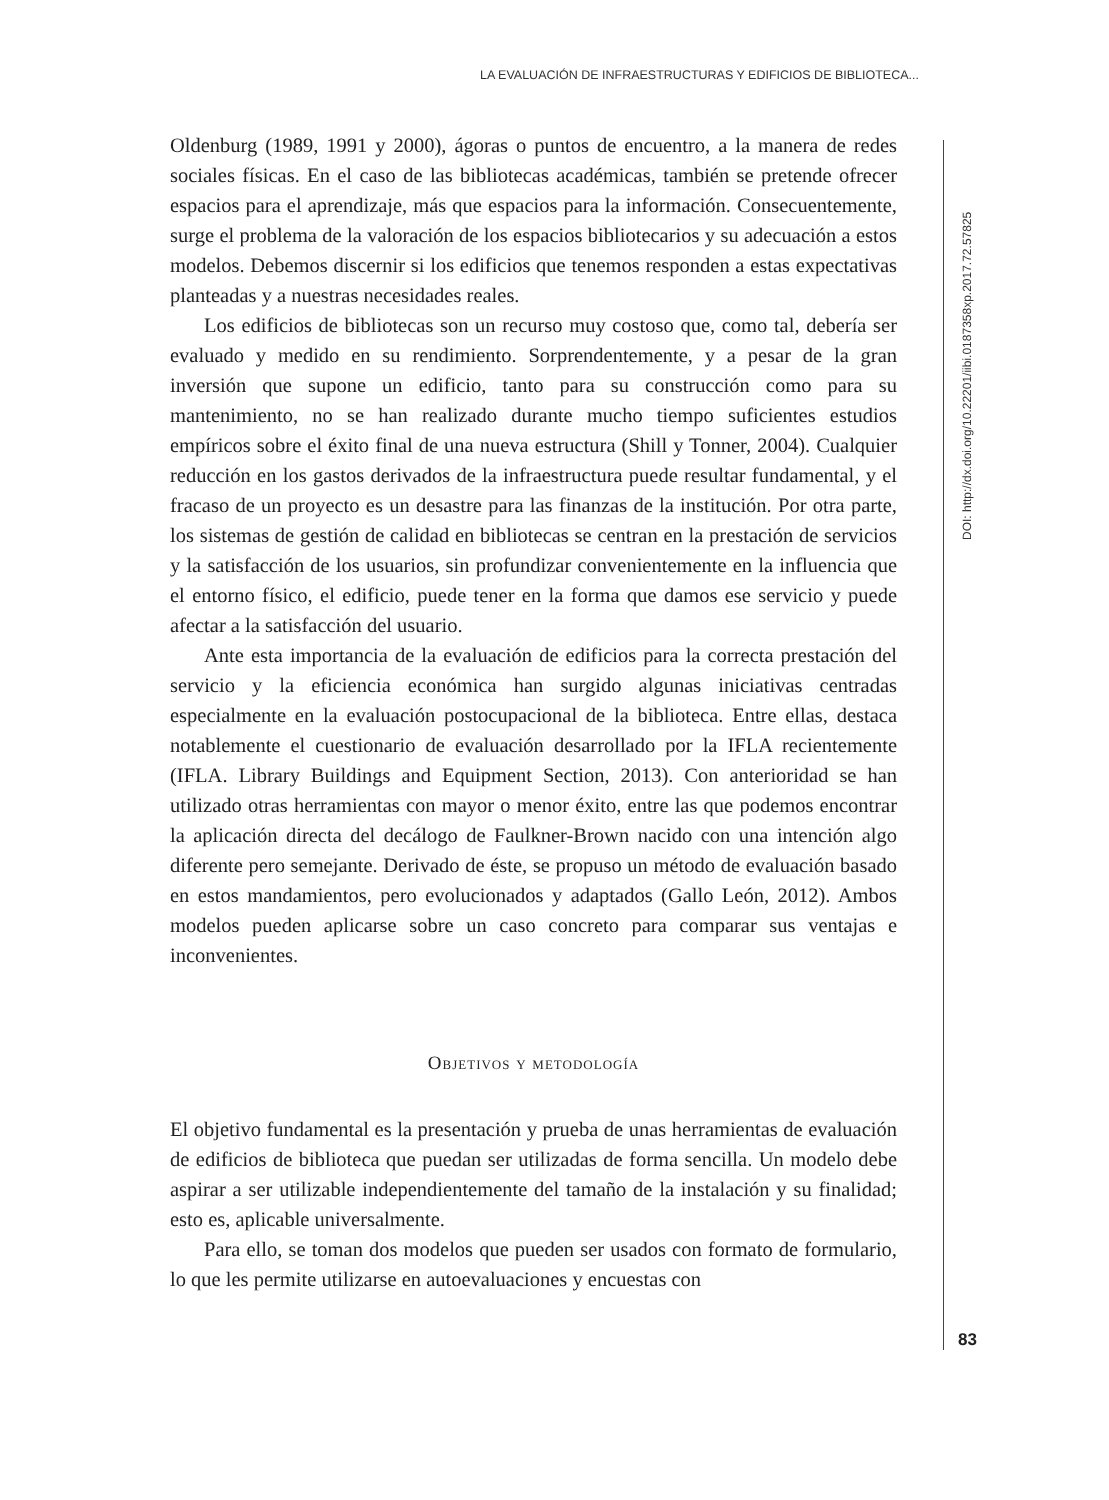LA EVALUACIÓN DE INFRAESTRUCTURAS Y EDIFICIOS DE BIBLIOTECA...
Oldenburg (1989, 1991 y 2000), ágoras o puntos de encuentro, a la manera de redes sociales físicas. En el caso de las bibliotecas académicas, también se pretende ofrecer espacios para el aprendizaje, más que espacios para la información. Consecuentemente, surge el problema de la valoración de los espacios bibliotecarios y su adecuación a estos modelos. Debemos discernir si los edificios que tenemos responden a estas expectativas planteadas y a nuestras necesidades reales.
Los edificios de bibliotecas son un recurso muy costoso que, como tal, debería ser evaluado y medido en su rendimiento. Sorprendentemente, y a pesar de la gran inversión que supone un edificio, tanto para su construcción como para su mantenimiento, no se han realizado durante mucho tiempo suficientes estudios empíricos sobre el éxito final de una nueva estructura (Shill y Tonner, 2004). Cualquier reducción en los gastos derivados de la infraestructura puede resultar fundamental, y el fracaso de un proyecto es un desastre para las finanzas de la institución. Por otra parte, los sistemas de gestión de calidad en bibliotecas se centran en la prestación de servicios y la satisfacción de los usuarios, sin profundizar convenientemente en la influencia que el entorno físico, el edificio, puede tener en la forma que damos ese servicio y puede afectar a la satisfacción del usuario.
Ante esta importancia de la evaluación de edificios para la correcta prestación del servicio y la eficiencia económica han surgido algunas iniciativas centradas especialmente en la evaluación postocupacional de la biblioteca. Entre ellas, destaca notablemente el cuestionario de evaluación desarrollado por la IFLA recientemente (IFLA. Library Buildings and Equipment Section, 2013). Con anterioridad se han utilizado otras herramientas con mayor o menor éxito, entre las que podemos encontrar la aplicación directa del decálogo de Faulkner-Brown nacido con una intención algo diferente pero semejante. Derivado de éste, se propuso un método de evaluación basado en estos mandamientos, pero evolucionados y adaptados (Gallo León, 2012). Ambos modelos pueden aplicarse sobre un caso concreto para comparar sus ventajas e inconvenientes.
Objetivos y metodología
El objetivo fundamental es la presentación y prueba de unas herramientas de evaluación de edificios de biblioteca que puedan ser utilizadas de forma sencilla. Un modelo debe aspirar a ser utilizable independientemente del tamaño de la instalación y su finalidad; esto es, aplicable universalmente.
Para ello, se toman dos modelos que pueden ser usados con formato de formulario, lo que les permite utilizarse en autoevaluaciones y encuestas con
DOI: http://dx.doi.org/10.22201/iibi.0187358xp.2017.72.57825
83